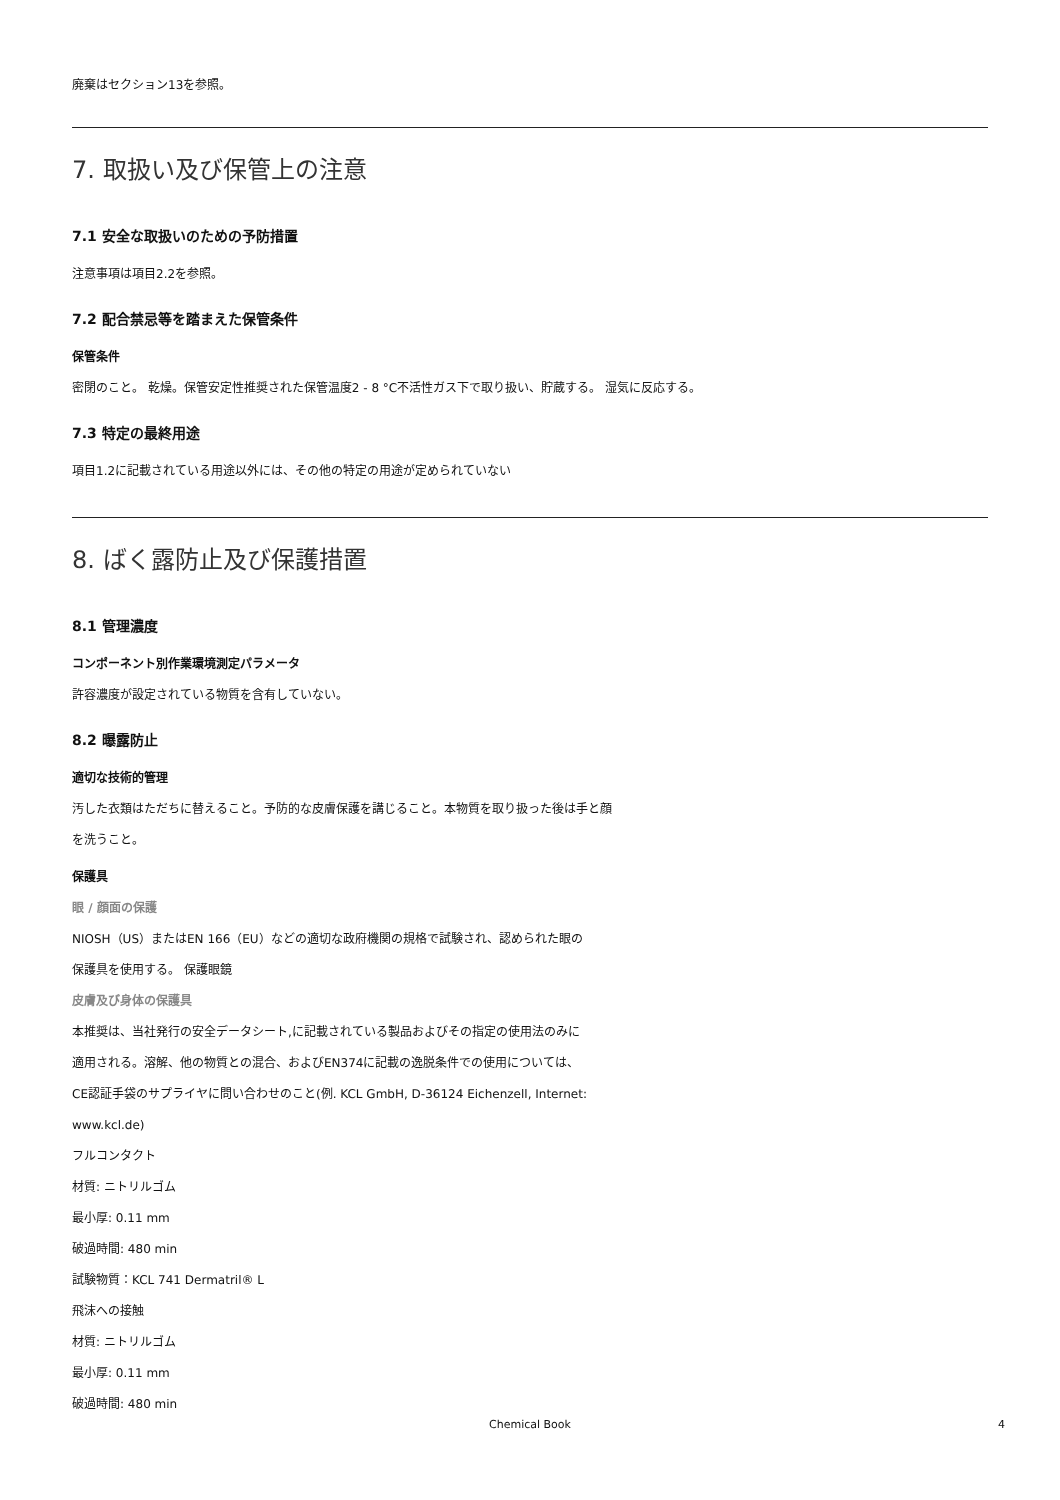廃棄はセクション13を参照。
7. 取扱い及び保管上の注意
7.1 安全な取扱いのための予防措置
注意事項は項目2.2を参照。
7.2 配合禁忌等を踏まえた保管条件
保管条件
密閉のこと。 乾燥。保管安定性推奨された保管温度2 - 8 °C不活性ガス下で取り扱い、貯蔵する。 湿気に反応する。
7.3 特定の最終用途
項目1.2に記載されている用途以外には、その他の特定の用途が定められていない
8. ばく露防止及び保護措置
8.1 管理濃度
コンポーネント別作業環境測定パラメータ
許容濃度が設定されている物質を含有していない。
8.2 曝露防止
適切な技術的管理
汚した衣類はただちに替えること。予防的な皮膚保護を講じること。本物質を取り扱った後は手と顔
を洗うこと。
保護具
眼 / 顔面の保護
NIOSH（US）またはEN 166（EU）などの適切な政府機関の規格で試験され、認められた眼の
保護具を使用する。 保護眼鏡
皮膚及び身体の保護具
本推奨は、当社発行の安全データシート,に記載されている製品およびその指定の使用法のみに
適用される。溶解、他の物質との混合、およびEN374に記載の逸脱条件での使用については、
CE認証手袋のサプライヤに問い合わせのこと(例. KCL GmbH, D-36124 Eichenzell, Internet:
www.kcl.de)
フルコンタクト
材質: ニトリルゴム
最小厚: 0.11 mm
破過時間: 480 min
試験物質：KCL 741 Dermatril® L
飛沫への接触
材質: ニトリルゴム
最小厚: 0.11 mm
破過時間: 480 min
Chemical Book 4